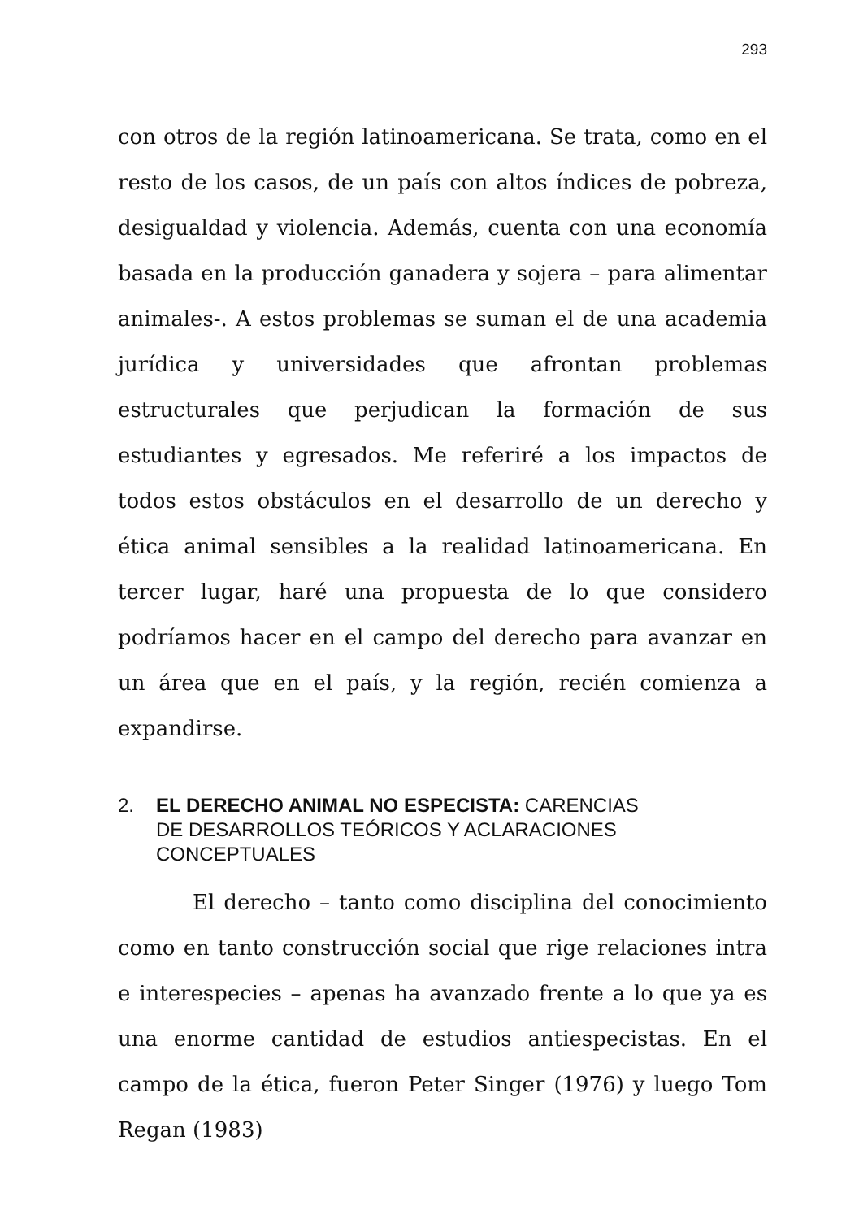293
con otros de la región latinoamericana. Se trata, como en el resto de los casos, de un país con altos índices de pobreza, desigualdad y violencia. Además, cuenta con una economía basada en la producción ganadera y sojera – para alimentar animales-. A estos problemas se suman el de una academia jurídica y universidades que afrontan problemas estructurales que perjudican la formación de sus estudiantes y egresados. Me referiré a los impactos de todos estos obstáculos en el desarrollo de un derecho y ética animal sensibles a la realidad latinoamericana. En tercer lugar, haré una propuesta de lo que considero podríamos hacer en el campo del derecho para avanzar en un área que en el país, y la región, recién comienza a expandirse.
2. EL DERECHO ANIMAL NO ESPECISTA: CARENCIAS
DE DESARROLLOS TEÓRICOS Y ACLARACIONES
CONCEPTUALES
El derecho – tanto como disciplina del conocimiento como en tanto construcción social que rige relaciones intra e interespecies – apenas ha avanzado frente a lo que ya es una enorme cantidad de estudios antiespecistas. En el campo de la ética, fueron Peter Singer (1976) y luego Tom Regan (1983)